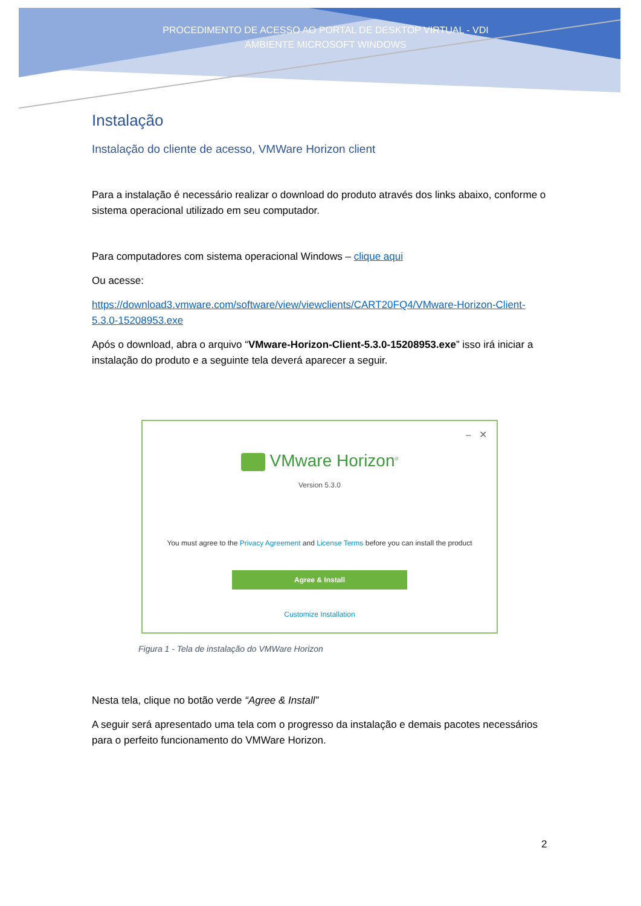PROCEDIMENTO DE ACESSO AO PORTAL DE DESKTOP VIRTUAL - VDI AMBIENTE MICROSOFT WINDOWS
Instalação
Instalação do cliente de acesso, VMWare Horizon client
Para a instalação é necessário realizar o download do produto através dos links abaixo, conforme o sistema operacional utilizado em seu computador.
Para computadores com sistema operacional Windows – clique aqui
Ou acesse:
https://download3.vmware.com/software/view/viewclients/CART20FQ4/VMware-Horizon-Client-5.3.0-15208953.exe
Após o download, abra o arquivo “VMware-Horizon-Client-5.3.0-15208953.exe” isso irá iniciar a instalação do produto e a seguinte tela deverá aparecer a seguir.
– ✕
VMware Horizon<sup>®</sup>
Version 5.3.0
You must agree to the Privacy Agreement and License Terms before you can install the product
Agree & Install
Customize Installation
Figura 1 - Tela de instalação do VMWare Horizon
Nesta tela, clique no botão verde “Agree & Install”
A seguir será apresentado uma tela com o progresso da instalação e demais pacotes necessários para o perfeito funcionamento do VMWare Horizon.
2